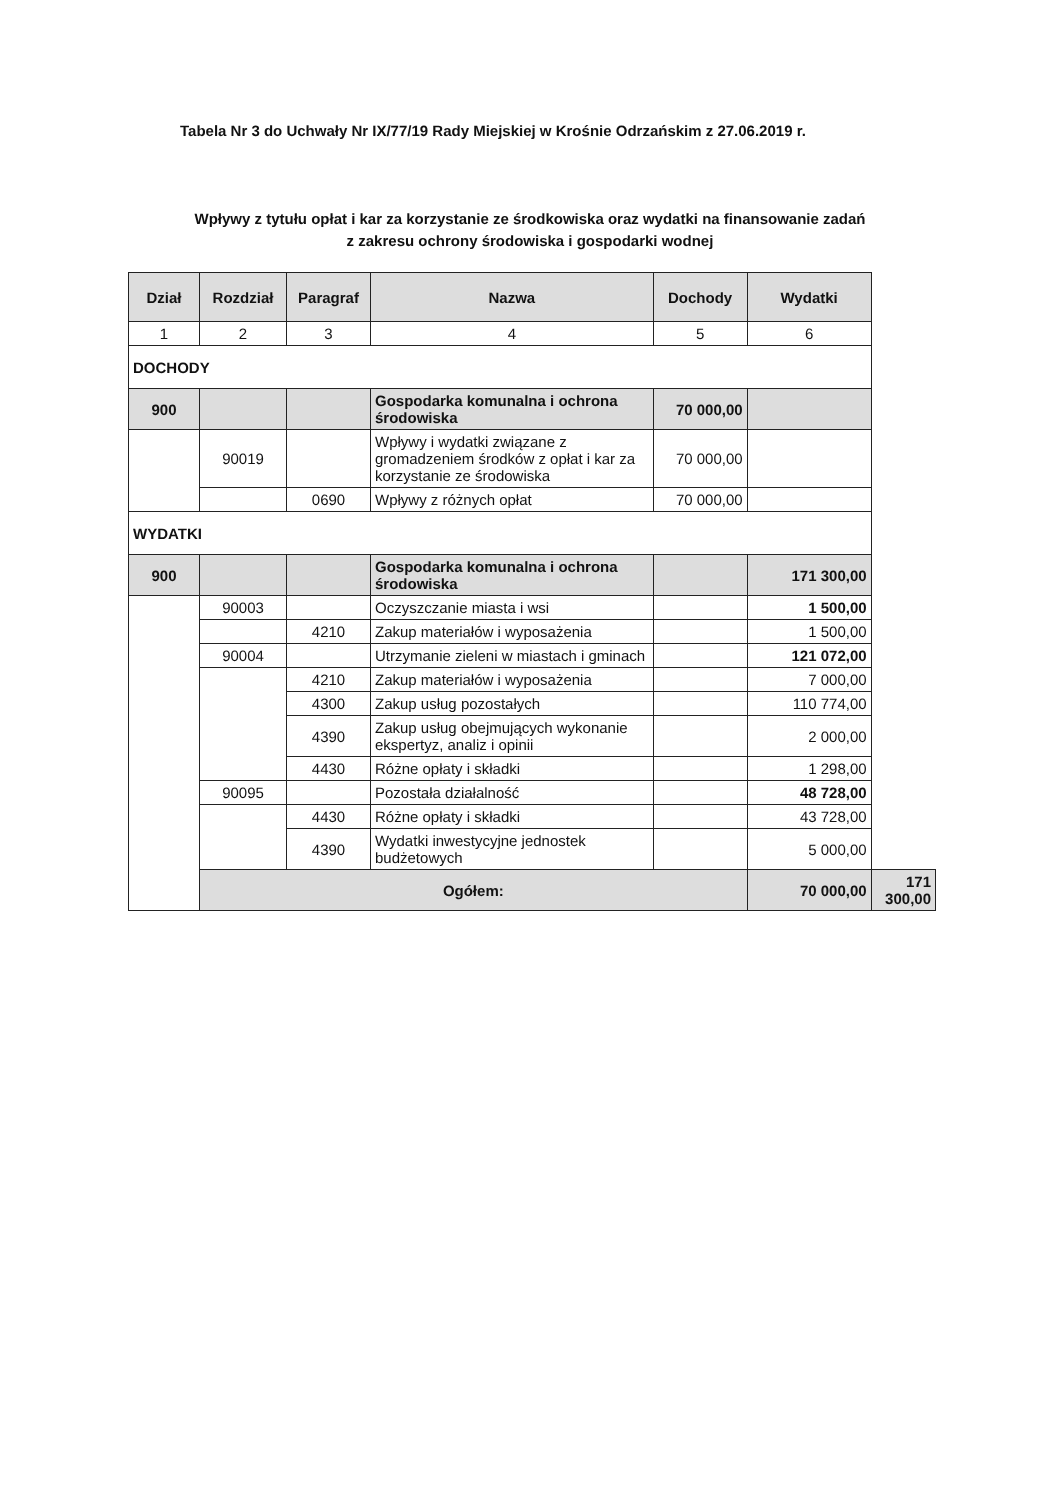Tabela Nr 3 do Uchwały Nr IX/77/19 Rady Miejskiej w Krośnie Odrzańskim z 27.06.2019 r.
Wpływy z tytułu opłat i kar za korzystanie ze środkowiska oraz wydatki na finansowanie zadań
z zakresu ochrony środowiska i gospodarki wodnej
| Dział | Rozdział | Paragraf | Nazwa | Dochody | Wydatki | |
| --- | --- | --- | --- | --- | --- | --- |
| 1 | 2 | 3 | 4 | 5 | 6 | |
| DOCHODY | | | | | | |
| 900 | | | Gospodarka komunalna i ochrona środowiska | 70 000,00 | | |
| | 90019 | | Wpływy i wydatki związane z gromadzeniem środków z opłat i kar za korzystanie ze środowiska | 70 000,00 | | |
| | | 0690 | Wpływy z różnych opłat | 70 000,00 | | |
| WYDATKI | | | | | | |
| 900 | | | Gospodarka komunalna i ochrona środowiska | | 171 300,00 | |
| | 90003 | | Oczyszczanie miasta i wsi | | 1 500,00 | |
| | | 4210 | Zakup materiałów i wyposażenia | | 1 500,00 | |
| | 90004 | | Utrzymanie zieleni w miastach i gminach | | 121 072,00 | |
| | | 4210 | Zakup materiałów i wyposażenia | | 7 000,00 | |
| | | 4300 | Zakup usług pozostałych | | 110 774,00 | |
| | | 4390 | Zakup usług obejmujących wykonanie ekspertyz, analiz i opinii | | 2 000,00 | |
| | | 4430 | Różne opłaty i składki | | 1 298,00 | |
| | 90095 | | Pozostała działalność | | 48 728,00 | |
| | | 4430 | Różne opłaty i składki | | 43 728,00 | |
| | | 4390 | Wydatki inwestycyjne jednostek budżetowych | | 5 000,00 | |
| | Ogółem: | | | | 70 000,00 | 171 300,00 |